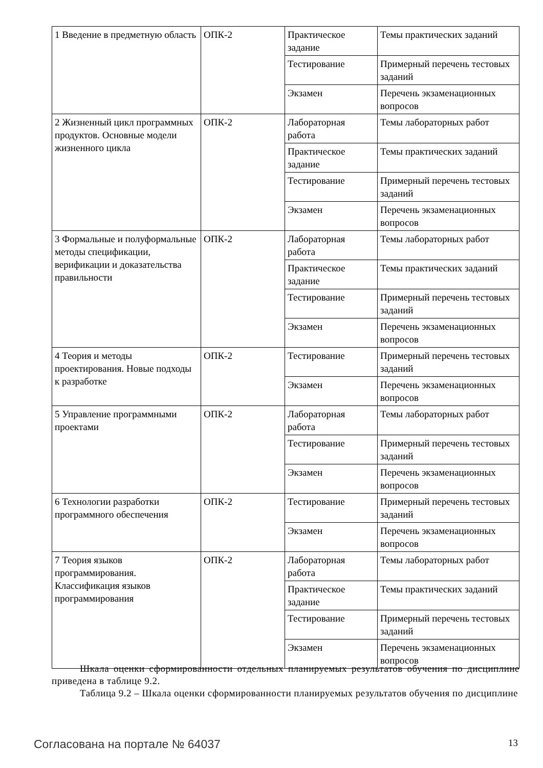| 1 Введение в предметную область | ОПК-2 | Практическое задание | Темы практических заданий |
| | | Тестирование | Примерный перечень тестовых заданий |
| | | Экзамен | Перечень экзаменационных вопросов |
| 2 Жизненный цикл программных продуктов. Основные модели жизненного цикла | ОПК-2 | Лабораторная работа | Темы лабораторных работ |
| | | Практическое задание | Темы практических заданий |
| | | Тестирование | Примерный перечень тестовых заданий |
| | | Экзамен | Перечень экзаменационных вопросов |
| 3 Формальные и полуформальные методы спецификации, верификации и доказательства правильности | ОПК-2 | Лабораторная работа | Темы лабораторных работ |
| | | Практическое задание | Темы практических заданий |
| | | Тестирование | Примерный перечень тестовых заданий |
| | | Экзамен | Перечень экзаменационных вопросов |
| 4 Теория и методы проектирования. Новые подходы к разработке | ОПК-2 | Тестирование | Примерный перечень тестовых заданий |
| | | Экзамен | Перечень экзаменационных вопросов |
| 5 Управление программными проектами | ОПК-2 | Лабораторная работа | Темы лабораторных работ |
| | | Тестирование | Примерный перечень тестовых заданий |
| | | Экзамен | Перечень экзаменационных вопросов |
| 6 Технологии разработки программного обеспечения | ОПК-2 | Тестирование | Примерный перечень тестовых заданий |
| | | Экзамен | Перечень экзаменационных вопросов |
| 7 Теория языков программирования. Классификация языков программирования | ОПК-2 | Лабораторная работа | Темы лабораторных работ |
| | | Практическое задание | Темы практических заданий |
| | | Тестирование | Примерный перечень тестовых заданий |
| | | Экзамен | Перечень экзаменационных вопросов |
Шкала оценки сформированности отдельных планируемых результатов обучения по дисциплине приведена в таблице 9.2.
Таблица 9.2 – Шкала оценки сформированности планируемых результатов обучения по дисциплине
Согласована на портале № 64037 13